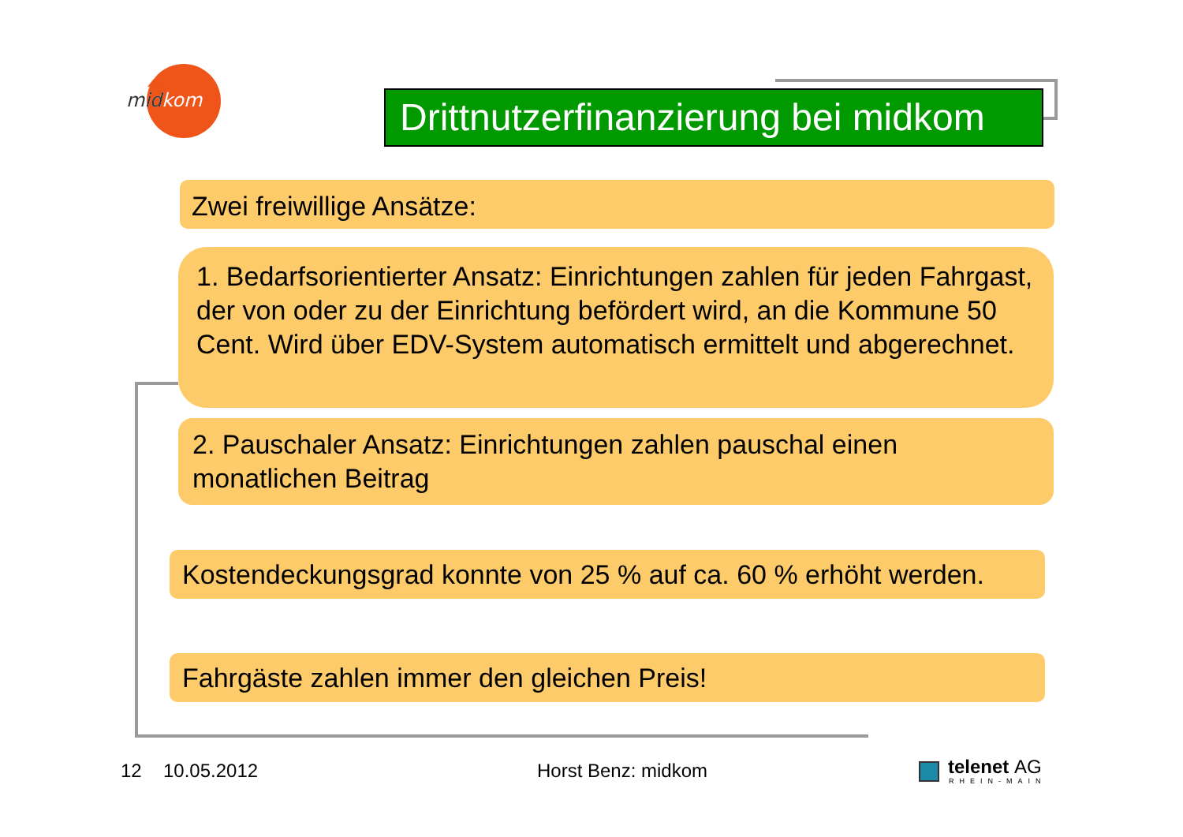midkom
mid
Drittnutzerfinanzierung bei midkom
Zwei freiwillige Ansätze:
1. Bedarfsorientierter Ansatz: Einrichtungen zahlen für jeden Fahrgast, der von oder zu der Einrichtung befördert wird, an die Kommune 50 Cent. Wird über EDV-System automatisch ermittelt und abgerechnet.
2. Pauschaler Ansatz: Einrichtungen zahlen pauschal einen monatlichen Beitrag
Kostendeckungsgrad konnte von 25 % auf ca. 60 % erhöht werden.
Fahrgäste zahlen immer den gleichen Preis!
12 10.05.2012 Horst Benz: midkom telenet AG
RHEIN-MAIN